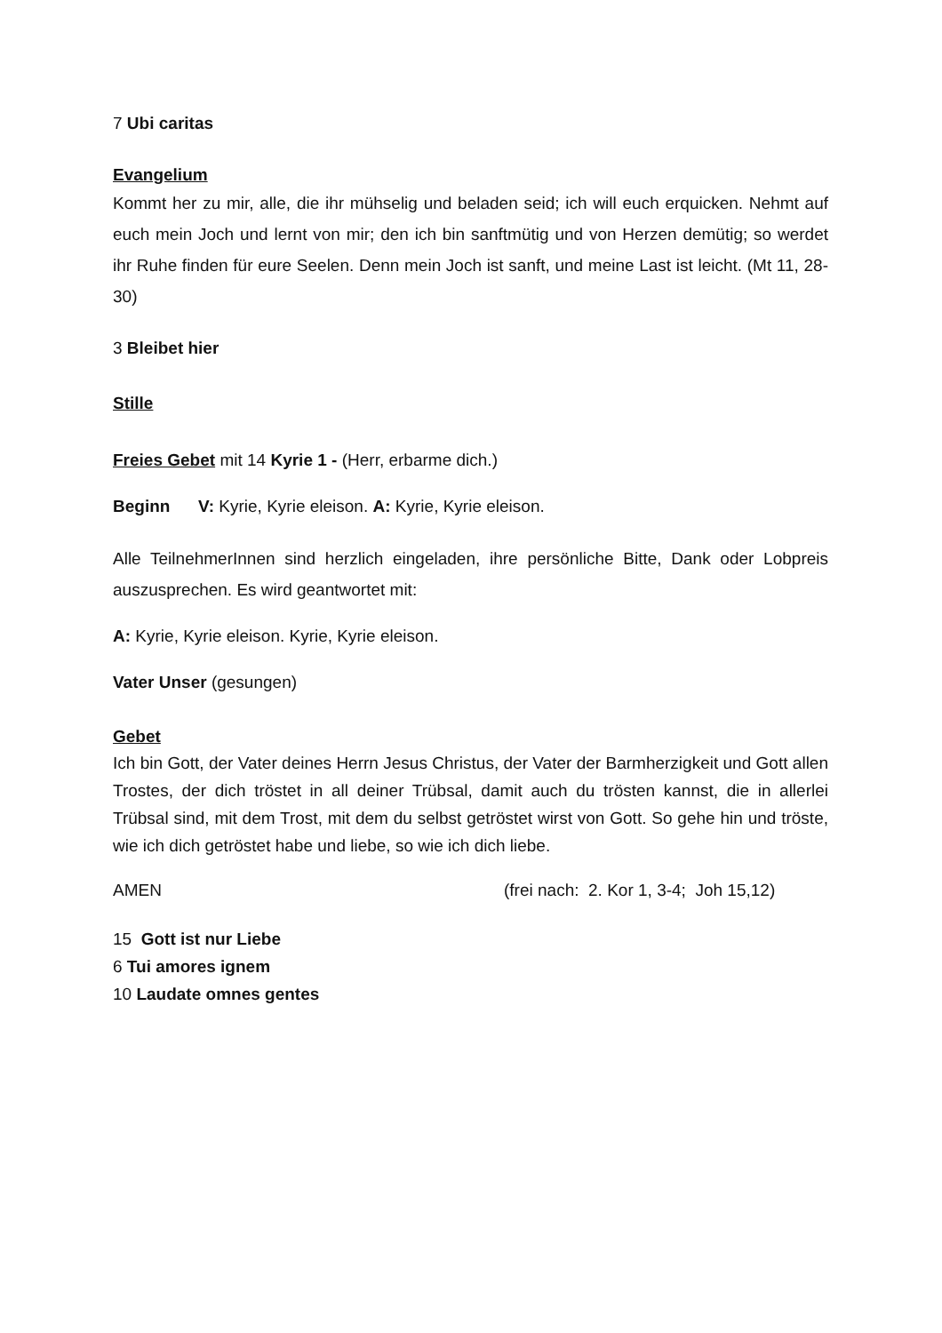7 Ubi caritas
Evangelium
Kommt her zu mir, alle, die ihr mühselig und beladen seid; ich will euch erquicken. Nehmt auf euch mein Joch und lernt von mir; den ich bin sanftmütig und von Herzen demütig; so werdet ihr Ruhe finden für eure Seelen. Denn mein Joch ist sanft, und meine Last ist leicht. (Mt 11, 28-30)
3 Bleibet hier
Stille
Freies Gebet mit 14 Kyrie 1 - (Herr, erbarme dich.)
Beginn V: Kyrie, Kyrie eleison. A: Kyrie, Kyrie eleison.
Alle TeilnehmerInnen sind herzlich eingeladen, ihre persönliche Bitte, Dank oder Lobpreis auszusprechen. Es wird geantwortet mit:
A: Kyrie, Kyrie eleison. Kyrie, Kyrie eleison.
Vater Unser (gesungen)
Gebet
Ich bin Gott, der Vater deines Herrn Jesus Christus, der Vater der Barmherzigkeit und Gott allen Trostes, der dich tröstet in all deiner Trübsal, damit auch du trösten kannst, die in allerlei Trübsal sind, mit dem Trost, mit dem du selbst getröstet wirst von Gott. So gehe hin und tröste, wie ich dich getröstet habe und liebe, so wie ich dich liebe.
AMEN (frei nach: 2. Kor 1, 3-4; Joh 15,12)
15 Gott ist nur Liebe
6 Tui amores ignem
10 Laudate omnes gentes